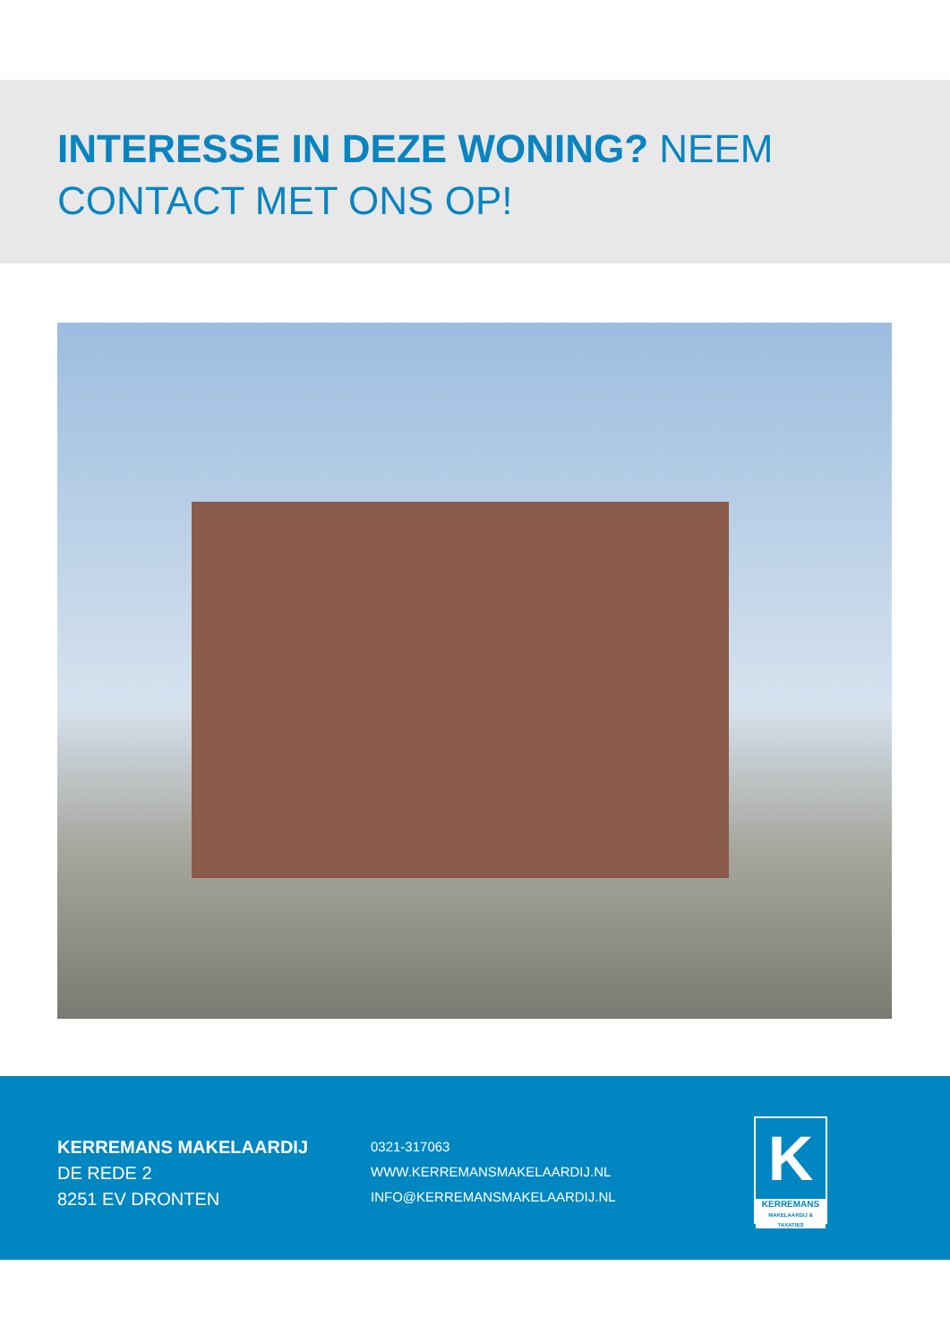INTERESSE IN DEZE WONING? NEEM CONTACT MET ONS OP!
KERREMANS MAKELAARDIJ
DE REDE 2
8251 EV DRONTEN
0321-317063
WWW.KERREMANSMAKELAARDIJ.NL
INFO@KERREMANSMAKELAARDIJ.NL
K
KERREMANS
MAKELAARDIJ & TAXATIES